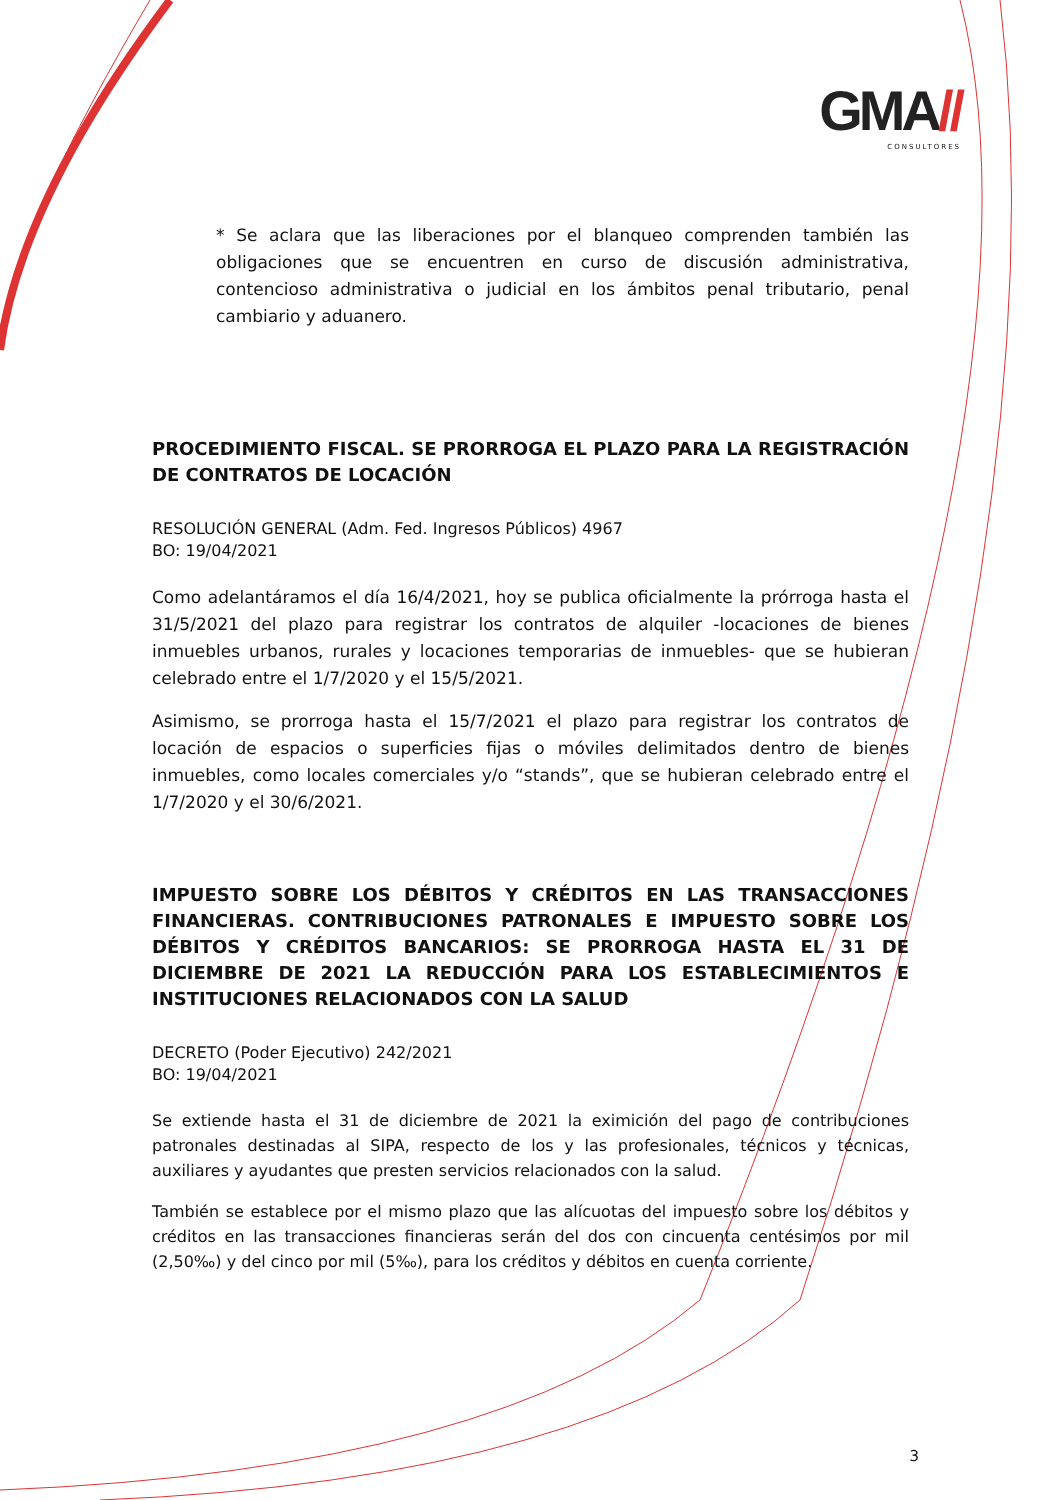GMA//
CONSULTORES
* Se aclara que las liberaciones por el blanqueo comprenden también las obligaciones que se encuentren en curso de discusión administrativa, contencioso administrativa o judicial en los ámbitos penal tributario, penal cambiario y aduanero.
PROCEDIMIENTO FISCAL. SE PRORROGA EL PLAZO PARA LA REGISTRACIÓN DE CONTRATOS DE LOCACIÓN
RESOLUCIÓN GENERAL (Adm. Fed. Ingresos Públicos) 4967
BO: 19/04/2021
Como adelantáramos el día 16/4/2021, hoy se publica oficialmente la prórroga hasta el 31/5/2021 del plazo para registrar los contratos de alquiler -locaciones de bienes inmuebles urbanos, rurales y locaciones temporarias de inmuebles- que se hubieran celebrado entre el 1/7/2020 y el 15/5/2021.
Asimismo, se prorroga hasta el 15/7/2021 el plazo para registrar los contratos de locación de espacios o superficies fijas o móviles delimitados dentro de bienes inmuebles, como locales comerciales y/o “stands”, que se hubieran celebrado entre el 1/7/2020 y el 30/6/2021.
IMPUESTO SOBRE LOS DÉBITOS Y CRÉDITOS EN LAS TRANSACCIONES FINANCIERAS. CONTRIBUCIONES PATRONALES E IMPUESTO SOBRE LOS DÉBITOS Y CRÉDITOS BANCARIOS: SE PRORROGA HASTA EL 31 DE DICIEMBRE DE 2021 LA REDUCCIÓN PARA LOS ESTABLECIMIENTOS E INSTITUCIONES RELACIONADOS CON LA SALUD
DECRETO (Poder Ejecutivo) 242/2021
BO: 19/04/2021
Se extiende hasta el 31 de diciembre de 2021 la eximición del pago de contribuciones patronales destinadas al SIPA, respecto de los y las profesionales, técnicos y técnicas, auxiliares y ayudantes que presten servicios relacionados con la salud.
También se establece por el mismo plazo que las alícuotas del impuesto sobre los débitos y créditos en las transacciones financieras serán del dos con cincuenta centésimos por mil (2,50‰) y del cinco por mil (5‰), para los créditos y débitos en cuenta corriente.
3